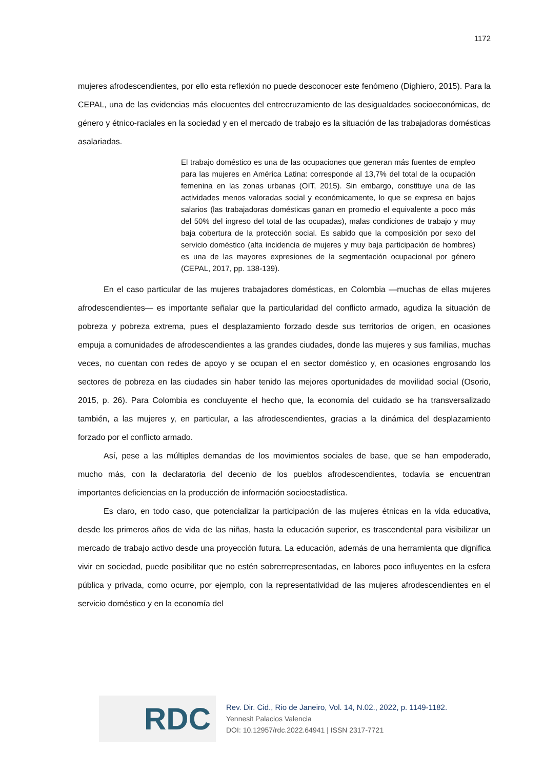1172
mujeres afrodescendientes, por ello esta reflexión no puede desconocer este fenómeno (Dighiero, 2015). Para la CEPAL, una de las evidencias más elocuentes del entrecruzamiento de las desigualdades socioeconómicas, de género y étnico-raciales en la sociedad y en el mercado de trabajo es la situación de las trabajadoras domésticas asalariadas.
El trabajo doméstico es una de las ocupaciones que generan más fuentes de empleo para las mujeres en América Latina: corresponde al 13,7% del total de la ocupación femenina en las zonas urbanas (OIT, 2015). Sin embargo, constituye una de las actividades menos valoradas social y económicamente, lo que se expresa en bajos salarios (las trabajadoras domésticas ganan en promedio el equivalente a poco más del 50% del ingreso del total de las ocupadas), malas condiciones de trabajo y muy baja cobertura de la protección social. Es sabido que la composición por sexo del servicio doméstico (alta incidencia de mujeres y muy baja participación de hombres) es una de las mayores expresiones de la segmentación ocupacional por género (CEPAL, 2017, pp. 138-139).
En el caso particular de las mujeres trabajadores domésticas, en Colombia —muchas de ellas mujeres afrodescendientes— es importante señalar que la particularidad del conflicto armado, agudiza la situación de pobreza y pobreza extrema, pues el desplazamiento forzado desde sus territorios de origen, en ocasiones empuja a comunidades de afrodescendientes a las grandes ciudades, donde las mujeres y sus familias, muchas veces, no cuentan con redes de apoyo y se ocupan el en sector doméstico y, en ocasiones engrosando los sectores de pobreza en las ciudades sin haber tenido las mejores oportunidades de movilidad social (Osorio, 2015, p. 26). Para Colombia es concluyente el hecho que, la economía del cuidado se ha transversalizado también, a las mujeres y, en particular, a las afrodescendientes, gracias a la dinámica del desplazamiento forzado por el conflicto armado.
Así, pese a las múltiples demandas de los movimientos sociales de base, que se han empoderado, mucho más, con la declaratoria del decenio de los pueblos afrodescendientes, todavía se encuentran importantes deficiencias en la producción de información socioestadística.
Es claro, en todo caso, que potencializar la participación de las mujeres étnicas en la vida educativa, desde los primeros años de vida de las niñas, hasta la educación superior, es trascendental para visibilizar un mercado de trabajo activo desde una proyección futura. La educación, además de una herramienta que dignifica vivir en sociedad, puede posibilitar que no estén sobrerrepresentadas, en labores poco influyentes en la esfera pública y privada, como ocurre, por ejemplo, con la representatividad de las mujeres afrodescendientes en el servicio doméstico y en la economía del
RDC
Rev. Dir. Cid., Rio de Janeiro, Vol. 14, N.02., 2022, p. 1149-1182.
Yennesit Palacios Valencia
DOI: 10.12957/rdc.2022.64941 | ISSN 2317-7721